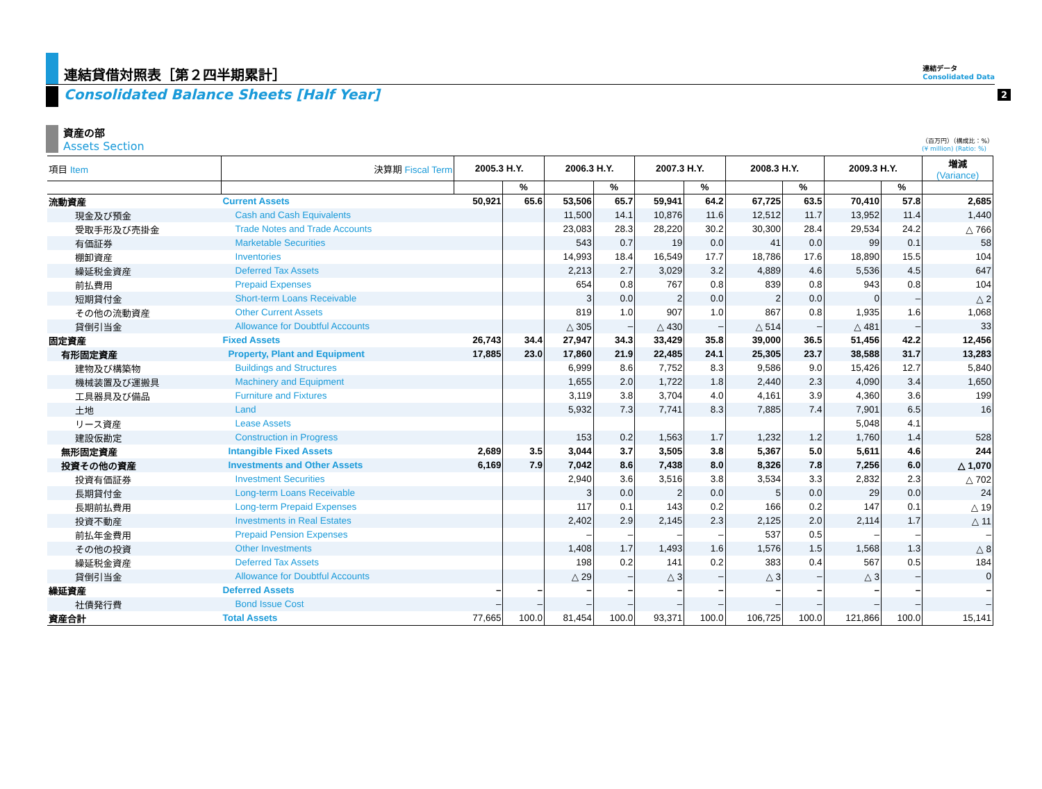2
連結貸借対照表［第２四半期累計］
連結データ
Consolidated Data
Consolidated Balance Sheets [Half Year]
資産の部
Assets Section
（百万円）（構成比：%）
(¥ million) (Ratio: %)
| 項目 Item | 決算期 Fiscal Term | 2005.3 H.Y. | | 2006.3 H.Y. | | 2007.3 H.Y. | | 2008.3 H.Y. | | 2009.3 H.Y. | | 増減 (Variance) |
| --- | --- | --- | --- | --- | --- | --- | --- | --- | --- | --- | --- | --- |
| | | | % | | % | | % | | % | | % | |
| 流動資産 | Current Assets | 50,921 | 65.6 | 53,506 | 65.7 | 59,941 | 64.2 | 67,725 | 63.5 | 70,410 | 57.8 | 2,685 |
| 現金及び預金 | Cash and Cash Equivalents | | | 11,500 | 14.1 | 10,876 | 11.6 | 12,512 | 11.7 | 13,952 | 11.4 | 1,440 |
| 受取手形及び売掛金 | Trade Notes and Trade Accounts | | | 23,083 | 28.3 | 28,220 | 30.2 | 30,300 | 28.4 | 29,534 | 24.2 | △ 766 |
| 有価証券 | Marketable Securities | | | 543 | 0.7 | 19 | 0.0 | 41 | 0.0 | 99 | 0.1 | 58 |
| 棚卸資産 | Inventories | | | 14,993 | 18.4 | 16,549 | 17.7 | 18,786 | 17.6 | 18,890 | 15.5 | 104 |
| 繰延税金資産 | Deferred Tax Assets | | | 2,213 | 2.7 | 3,029 | 3.2 | 4,889 | 4.6 | 5,536 | 4.5 | 647 |
| 前払費用 | Prepaid Expenses | | | 654 | 0.8 | 767 | 0.8 | 839 | 0.8 | 943 | 0.8 | 104 |
| 短期貸付金 | Short-term Loans Receivable | | | 3 | 0.0 | 2 | 0.0 | 2 | 0.0 | 0 | – | △ 2 |
| その他の流動資産 | Other Current Assets | | | 819 | 1.0 | 907 | 1.0 | 867 | 0.8 | 1,935 | 1.6 | 1,068 |
| 貸倒引当金 | Allowance for Doubtful Accounts | | | △ 305 | – | △ 430 | – | △ 514 | – | △ 481 | – | 33 |
| 固定資産 | Fixed Assets | 26,743 | 34.4 | 27,947 | 34.3 | 33,429 | 35.8 | 39,000 | 36.5 | 51,456 | 42.2 | 12,456 |
| 有形固定資産 | Property, Plant and Equipment | 17,885 | 23.0 | 17,860 | 21.9 | 22,485 | 24.1 | 25,305 | 23.7 | 38,588 | 31.7 | 13,283 |
| 建物及び構築物 | Buildings and Structures | | | 6,999 | 8.6 | 7,752 | 8.3 | 9,586 | 9.0 | 15,426 | 12.7 | 5,840 |
| 機械装置及び運搬具 | Machinery and Equipment | | | 1,655 | 2.0 | 1,722 | 1.8 | 2,440 | 2.3 | 4,090 | 3.4 | 1,650 |
| 工具器具及び備品 | Furniture and Fixtures | | | 3,119 | 3.8 | 3,704 | 4.0 | 4,161 | 3.9 | 4,360 | 3.6 | 199 |
| 土地 | Land | | | 5,932 | 7.3 | 7,741 | 8.3 | 7,885 | 7.4 | 7,901 | 6.5 | 16 |
| リース資産 | Lease Assets | | | | | | | | | 5,048 | 4.1 | |
| 建設仮勘定 | Construction in Progress | | | 153 | 0.2 | 1,563 | 1.7 | 1,232 | 1.2 | 1,760 | 1.4 | 528 |
| 無形固定資産 | Intangible Fixed Assets | 2,689 | 3.5 | 3,044 | 3.7 | 3,505 | 3.8 | 5,367 | 5.0 | 5,611 | 4.6 | 244 |
| 投資その他の資産 | Investments and Other Assets | 6,169 | 7.9 | 7,042 | 8.6 | 7,438 | 8.0 | 8,326 | 7.8 | 7,256 | 6.0 | △ 1,070 |
| 投資有価証券 | Investment Securities | | | 2,940 | 3.6 | 3,516 | 3.8 | 3,534 | 3.3 | 2,832 | 2.3 | △ 702 |
| 長期貸付金 | Long-term Loans Receivable | | | 3 | 0.0 | 2 | 0.0 | 5 | 0.0 | 29 | 0.0 | 24 |
| 長期前払費用 | Long-term Prepaid Expenses | | | 117 | 0.1 | 143 | 0.2 | 166 | 0.2 | 147 | 0.1 | △ 19 |
| 投資不動産 | Investments in Real Estates | | | 2,402 | 2.9 | 2,145 | 2.3 | 2,125 | 2.0 | 2,114 | 1.7 | △ 11 |
| 前払年金費用 | Prepaid Pension Expenses | | | – | – | – | – | 537 | 0.5 | – | – | – |
| その他の投資 | Other Investments | | | 1,408 | 1.7 | 1,493 | 1.6 | 1,576 | 1.5 | 1,568 | 1.3 | △ 8 |
| 繰延税金資産 | Deferred Tax Assets | | | 198 | 0.2 | 141 | 0.2 | 383 | 0.4 | 567 | 0.5 | 184 |
| 貸倒引当金 | Allowance for Doubtful Accounts | | | △ 29 | – | △ 3 | – | △ 3 | – | △ 3 | – | 0 |
| 繰延資産 | Deferred Assets | – | – | – | – | – | – | – | – | – | – | – |
| 社債発行費 | Bond Issue Cost | – | – | – | – | – | – | – | – | – | – | – |
| 資産合計 | Total Assets | 77,665 | 100.0 | 81,454 | 100.0 | 93,371 | 100.0 | 106,725 | 100.0 | 121,866 | 100.0 | 15,141 |